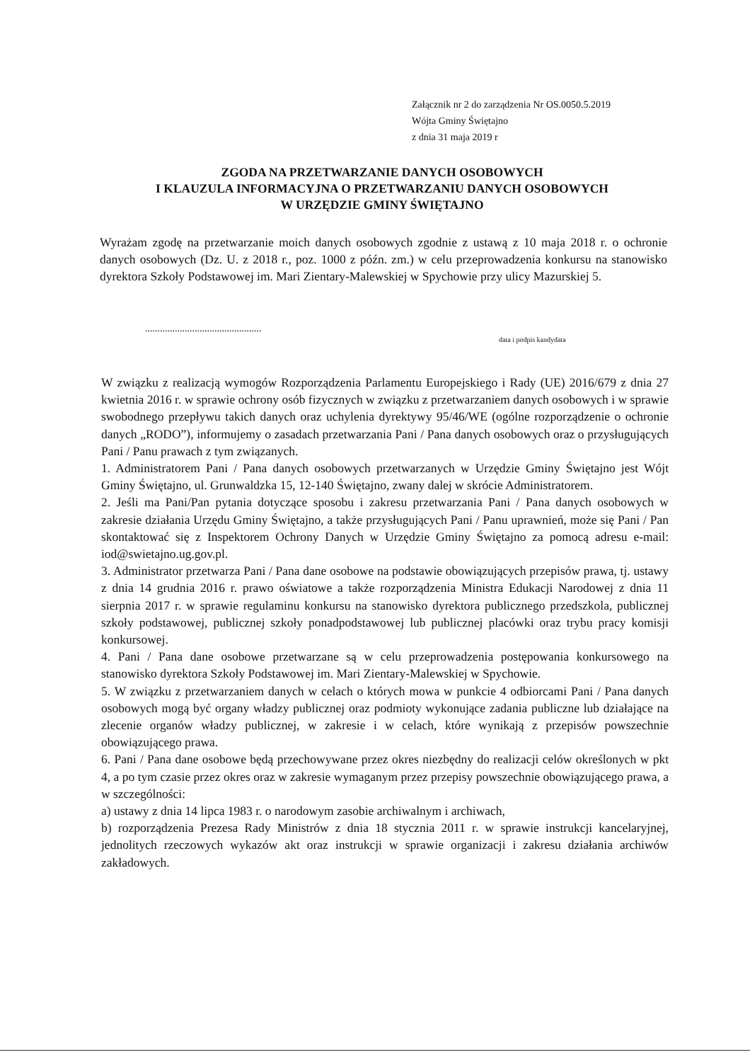Załącznik nr 2 do zarządzenia Nr OS.0050.5.2019
Wójta Gminy Świętajno
z dnia 31 maja 2019 r
ZGODA NA PRZETWARZANIE DANYCH OSOBOWYCH
I KLAUZULA INFORMACYJNA O PRZETWARZANIU DANYCH OSOBOWYCH
W URZĘDZIE GMINY ŚWIĘTAJNO
Wyrażam zgodę na przetwarzanie moich danych osobowych zgodnie z ustawą z 10 maja 2018 r. o ochronie danych osobowych (Dz. U. z 2018 r., poz. 1000 z późn. zm.) w celu przeprowadzenia konkursu na stanowisko dyrektora Szkoły Podstawowej im. Mari Zientary-Malewskiej w Spychowie przy ulicy Mazurskiej 5.
...............................................
data i podpis kandydata
W związku z realizacją wymogów Rozporządzenia Parlamentu Europejskiego i Rady (UE) 2016/679 z dnia 27 kwietnia 2016 r. w sprawie ochrony osób fizycznych w związku z przetwarzaniem danych osobowych i w sprawie swobodnego przepływu takich danych oraz uchylenia dyrektywy 95/46/WE (ogólne rozporządzenie o ochronie danych „RODO”), informujemy o zasadach przetwarzania Pani / Pana danych osobowych oraz o przysługujących Pani / Panu prawach z tym związanych.
1. Administratorem Pani / Pana danych osobowych przetwarzanych w Urzędzie Gminy Świętajno jest Wójt Gminy Świętajno, ul. Grunwaldzka 15, 12-140 Świętajno, zwany dalej w skrócie Administratorem.
2. Jeśli ma Pani/Pan pytania dotyczące sposobu i zakresu przetwarzania Pani / Pana danych osobowych w zakresie działania Urzędu Gminy Świętajno, a także przysługujących Pani / Panu uprawnień, może się Pani / Pan skontaktować się z Inspektorem Ochrony Danych w Urzędzie Gminy Świętajno za pomocą adresu e-mail: iod@swietajno.ug.gov.pl.
3. Administrator przetwarza Pani / Pana dane osobowe na podstawie obowiązujących przepisów prawa, tj. ustawy z dnia 14 grudnia 2016 r. prawo oświatowe a także rozporządzenia Ministra Edukacji Narodowej z dnia 11 sierpnia 2017 r. w sprawie regulaminu konkursu na stanowisko dyrektora publicznego przedszkola, publicznej szkoły podstawowej, publicznej szkoły ponadpodstawowej lub publicznej placówki oraz trybu pracy komisji konkursowej.
4. Pani / Pana dane osobowe przetwarzane są w celu przeprowadzenia postępowania konkursowego na stanowisko dyrektora Szkoły Podstawowej im. Mari Zientary-Malewskiej w Spychowie.
5. W związku z przetwarzaniem danych w celach o których mowa w punkcie 4 odbiorcami Pani / Pana danych osobowych mogą być organy władzy publicznej oraz podmioty wykonujące zadania publiczne lub działające na zlecenie organów władzy publicznej, w zakresie i w celach, które wynikają z przepisów powszechnie obowiązującego prawa.
6. Pani / Pana dane osobowe będą przechowywane przez okres niezbędny do realizacji celów określonych w pkt 4, a po tym czasie przez okres oraz w zakresie wymaganym przez przepisy powszechnie obowiązującego prawa, a w szczególności:
a) ustawy z dnia 14 lipca 1983 r. o narodowym zasobie archiwalnym i archiwach,
b) rozporządzenia Prezesa Rady Ministrów z dnia 18 stycznia 2011 r. w sprawie instrukcji kancelaryjnej, jednolitych rzeczowych wykazów akt oraz instrukcji w sprawie organizacji i zakresu działania archiwów zakładowych.